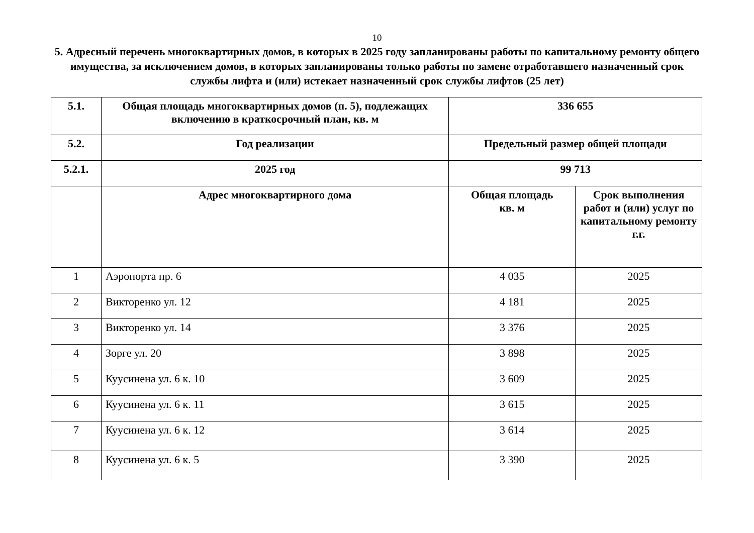10
5. Адресный перечень многоквартирных домов, в которых в 2025 году запланированы работы по капитальному ремонту общего имущества, за исключением домов, в которых запланированы только работы по замене отработавшего назначенный срок службы лифта и (или) истекает назначенный срок службы лифтов (25 лет)
| 5.1. | Общая площадь многоквартирных домов (п. 5), подлежащих включению в краткосрочный план, кв. м | 336 655 | |
| 5.2. | Год реализации | Предельный размер общей площади | |
| 5.2.1. | 2025 год | 99 713 | |
| | Адрес многоквартирного дома | Общая площадь кв. м | Срок выполнения работ и (или) услуг по капитальному ремонту г.г. |
| 1 | Аэропорта пр. 6 | 4 035 | 2025 |
| 2 | Викторенко ул. 12 | 4 181 | 2025 |
| 3 | Викторенко ул. 14 | 3 376 | 2025 |
| 4 | Зорге ул. 20 | 3 898 | 2025 |
| 5 | Куусинена ул. 6 к. 10 | 3 609 | 2025 |
| 6 | Куусинена ул. 6 к. 11 | 3 615 | 2025 |
| 7 | Куусинена ул. 6 к. 12 | 3 614 | 2025 |
| 8 | Куусинена ул. 6 к. 5 | 3 390 | 2025 |